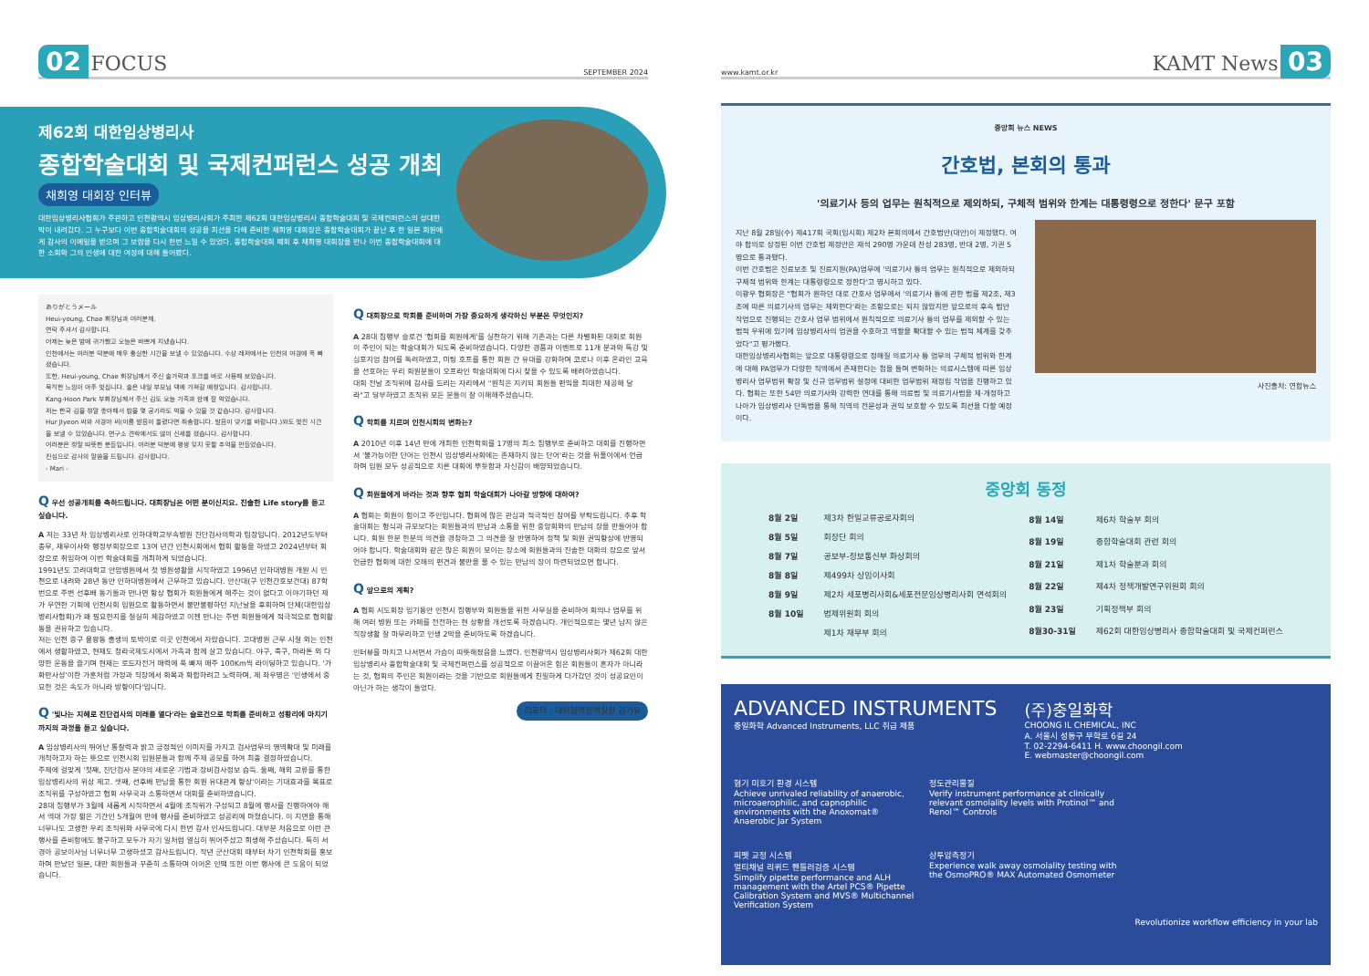02 FOCUS
SEPTEMBER 2024
제62회 대한임상병리사
종합학술대회 및 국제컨퍼런스 성공 개최
채희영 대회장 인터뷰
대한임상병리사협회가 주관하고 인천광역시 임상병리사회가 주최한 제62회 대한임상병리사 종합학술대회 및 국제컨퍼런스의 성대한 막이 내려갔다. 그 누구보다 이번 종합학술대회의 성공을 최선을 다해 준비한 채희영 대회장은 종합학술대회가 끝난 후 한 일본 회원에게 감사의 이메일을 받으며 그 보람을 다시 한번 느낄 수 있었다. 종합학술대회 폐회 후 채희영 대회장을 만나 이번 종합학술대회에 대한 소회와 그의 인생에 대한 여정에 대해 들어봤다.
ありがとうメール
Heui-young, Chae 회장님과 여러분께,
연락 주셔서 감사합니다.
어제는 늦은 밤에 귀가했고 오늘은 바쁘게 지냈습니다.
인천에서는 여러분 덕분에 매우 충실한 시간을 보낼 수 있었습니다. 수상 레저에서는 인천의 야경에 푹 빠졌습니다.
또한, Heui-young, Chae 회장님께서 주신 술가락과 포크를 바로 사용해 보았습니다.
묵직한 느낌이 아주 멋집니다. 술은 내일 부모님 댁에 가져갈 예정입니다. 감사합니다.
Kang-Hoon Park 부회장님께서 주신 김도 오늘 가족과 함께 잘 먹었습니다.
저는 한국 김을 정말 좋아해서 밥을 몇 공기라도 먹을 수 있을 것 같습니다. 감사합니다.
Hur JIyeon 씨와 서경아 씨(이름 발음이 틀렸다면 죄송합니다. 발음이 맞기를 바랍니다.)와도 멋진 시간을 보낼 수 있었습니다. 연구소 견학에서도 많이 신세를 졌습니다. 감사합니다.
여러분은 정말 따뜻한 분들입니다. 여러분 덕분에 평생 잊지 못할 추억을 만들었습니다.
진심으로 감사의 말씀을 드립니다. 감사합니다.
- Mari -
Q 우선 성공개최를 축하드립니다. 대회장님은 어떤 분이신지요. 진솔한 Life story를 듣고 싶습니다.
A 저는 33년 차 임상병리사로 인하대학교부속병원 진단검사의학과 팀장입니다. 2012년도부터 총무, 재무이사와 행정부회장으로 13여 년간 인천시회에서 협회 활동을 하였고 2024년부터 회장으로 취임하여 이번 학술대회를 개최하게 되었습니다.
1991년도 고려대학교 안암병원에서 첫 병원생활을 시작하였고 1996년 인하대병원 개원 시 인천으로 내려와 28년 동안 인하대병원에서 근무하고 있습니다. 안산대(구 인천간호보건대) 87학번으로 주변 선후배 동기들과 만나면 항상 협회가 회원들에게 해주는 것이 없다고 이야기하던 제가 우연한 기회에 인천시회 임원으로 활동하면서 불만불평하던 지난날을 후회하며 단체(대한임상병리사협회)가 왜 필요한지를 절실히 체감하였고 이젠 만나는 주변 회원들에게 적극적으로 협회활동을 권유하고 있습니다.
저는 인천 중구 율왕동 출생의 토박이로 이곳 인천에서 자랐습니다. 고대병원 근무 시절 외는 인천에서 생활하였고, 현재도 청라국제도시에서 가족과 함께 살고 있습니다. 야구, 축구, 마라톤 외 다양한 운동을 즐기며 현재는 로드자전거 매력에 푹 빠져 매주 100Km씩 라이딩하고 있습니다. '가화만사성'이란 가훈처럼 가정과 직장에서 화목과 화합하려고 노력하며, 제 좌우명은 '인생에서 중요한 것은 속도가 아니라 방향이다'입니다.
Q '빛나는 지혜로 진단검사의 미래를 열다'라는 슬로건으로 학회를 준비하고 성황리에 마치기까지의 과정을 듣고 싶습니다.
A 임상병리사의 뛰어난 통찰력과 밝고 긍정적인 이미지를 가지고 검사업무의 영역확대 및 미래를 개척하고자 하는 뜻으로 인천시회 임원분들과 함께 주제 공모를 하여 최종 결정하였습니다.
주제에 걸맞게 '첫째, 진단검사 분야의 새로운 기법과 장비검사정보 습득. 둘째, 해외 교류를 통한 임상병리사의 위상 제고. 셋째, 선후배 만남을 통한 회원 유대관계 향상'이라는 기대효과를 목표로 조직위를 구성하였고 협회 사무국과 소통하면서 대회를 준비하였습니다.
28대 집행부가 3월에 새롭게 시작하면서 4월에 조직위가 구성되고 8월에 행사를 진행하여야 해서 역대 가장 짧은 기간인 5개월여 만에 행사를 준비하였고 성공리에 마쳤습니다. 이 지면을 통해 너무나도 고생한 우리 조직위와 사무국에 다시 한번 감사 인사드립니다. 대부분 처음으로 이런 큰 행사를 준비함에도 불구하고 모두가 자기 일처럼 열심히 뛰어주셨고 희생해 주셨습니다. 특히 서경아 공보이사님 너무너무 고생하셨고 감사드립니다. 작년 군산대회 때부터 차기 인천학회를 홍보하며 만났던 일본, 대만 회원들과 꾸준히 소통하며 이어온 인맥 또한 이번 행사에 큰 도움이 되었습니다.
Q 대회장으로 학회를 준비하며 가장 중요하게 생각하신 부분은 무엇인지?
A 28대 집행부 슬로건 '협회를 회원에게'를 실천하기 위해 기존과는 다른 차별화된 대회로 회원이 주인이 되는 학술대회가 되도록 준비하였습니다. 다양한 경품과 이벤트로 11개 분과와 특강 및 심포지엄 참여를 독려하였고, 미팅 호프를 통한 회원 간 유대를 강화하며 코로나 이후 온라인 교육을 선호하는 우리 회원분들이 오프라인 학술대회에 다시 찾을 수 있도록 배려하였습니다.
대회 전날 조직위에 감사를 드리는 자리에서 "원칙은 지키되 회원들 편익을 최대한 제공해 달라"고 당부하였고 조직위 모든 분들이 잘 이해해주셨습니다.
Q 학회를 치르며 인천시회의 변화는?
A 2010년 이후 14년 만에 개최한 인천학회를 17명의 최소 집행부로 준비하고 대회를 진행하면서 '불가능이란 단어는 인천시 임상병리사회에는 존재하지 않는 단어'라는 것을 뒤풀이에서 언급하며 임원 모두 성공적으로 치른 대회에 뿌듯함과 자신감이 배양되었습니다.
Q 회원들에게 바라는 것과 향후 협회 학술대회가 나아갈 방향에 대하여?
A 협회는 회원이 힘이고 주인입니다. 협회에 많은 관심과 적극적인 참여를 부탁드립니다. 추후 학술대회는 형식과 규모보다는 회원들과의 만남과 소통을 위한 중앙회와의 만남의 장을 만들어야 합니다. 회원 한분 한분의 의견을 경청하고 그 의견을 잘 반영하여 정책 및 회원 권익향상에 반영되어야 합니다. 학술대회와 같은 많은 회원이 모이는 장소에 회원들과의 진솔한 대화의 장으로 앞서 언급한 협회에 대한 오해의 편견과 불만을 풀 수 있는 만남의 장이 마련되었으면 합니다.
Q 앞으로의 계획?
A 협회 시도회장 임기동안 인천시 집행부와 회원들을 위한 사무실을 준비하여 회의나 업무를 위해 여러 병원 또는 카페를 전전하는 현 상황을 개선토록 하겠습니다. 개인적으로는 몇년 남지 않은 직장생활 잘 마무리하고 인생 2막을 준비하도록 하겠습니다.
인터뷰를 마치고 나서면서 가슴이 따뜻해졌음을 느꼈다. 인천광역시 임상병리사회가 제62회 대한임상병리사 종합학술대회 및 국제컨퍼런스를 성공적으로 이끌어온 힘은 회원들이 혼자가 아니라는 것, 협회의 주인은 회원이라는 것을 기반으로 회원들에게 친밀하게 다가갔던 것이 성공요인이 아닌가 하는 생각이 들었다.
리포터 : 대외협력정책실장 김기유
www.kamt.or.kr
KAMT News 03
중앙회 뉴스 NEWS
간호법, 본회의 통과
'의료기사 등의 업무는 원칙적으로 제외하되, 구체적 범위와 한계는 대통령령으로 정한다' 문구 포함
지난 8월 28일(수) 제417회 국회(임시회) 제2차 본회의에서 간호법안(대안)이 제정됐다. 여야 합의로 상정된 이번 간호법 제정안은 재석 290명 가운데 찬성 283명, 반대 2명, 기권 5명으로 통과됐다.
이번 간호법은 진료보조 및 진료지원(PA)업무에 '의료기사 등의 업무는 원칙적으로 제외하되 구체적 범위와 한계는 대통령령으로 정한다'고 명시하고 있다.
이광우 협회장은 "협회가 원하던 대로 간호사 업무에서 '의료기사 등에 관한 법률 제2조, 제3조에 따른 의료기사의 업무는 제외한다'라는 조항으로는 되지 않았지만 앞으로의 후속 법안 작업으로 진행되는 간호사 업무 범위에서 원칙적으로 의료기사 등의 업무를 제외할 수 있는 법적 우위에 있기에 임상병리사의 업권을 수호하고 역할을 확대할 수 있는 법적 체계를 갖추었다"고 평가했다.
대한임상병리사협회는 앞으로 대통령령으로 정해질 의료기사 등 업무의 구체적 범위와 한계에 대해 PA업무가 다양한 직역에서 존재한다는 점을 들며 변화하는 의료시스템에 따른 임상병리사 업무범위 확장 및 신규 업무범위 설정에 대비한 업무범위 재정립 작업을 진행하고 있다. 협회는 또한 54만 의료기사와 강력한 연대를 통해 의료법 및 의료기사법을 제·개정하고 나아가 임상병리사 단독법을 통해 직역의 전문성과 권익 보호할 수 있도록 최선을 다할 예정이다.
사진출처: 연합뉴스
중앙회 동정
| 8월 2일 | 제3차 한일교류공로자회의 |
| 8월 5일 | 회장단 회의 |
| 8월 7일 | 공보부-정보통신부 화상회의 |
| 8월 8일 | 제499차 상임이사회 |
| 8월 9일 | 제2차 세포병리사회&세포전문임상병리사회 연석회의 |
| 8월 10일 | 법제위원회 회의 |
| | 제1차 재무부 회의 |
| 8월 14일 | 제6차 학술부 회의 |
| 8월 19일 | 종합학술대회 관련 회의 |
| 8월 21일 | 제1차 학술분과 회의 |
| 8월 22일 | 제4차 정책개발연구위원회 회의 |
| 8월 23일 | 기획정책부 회의 |
| 8월30-31일 | 제62회 대한임상병리사 종합학술대회 및 국제컨퍼런스 |
ADVANCED INSTRUMENTS
충일화학 Advanced Instruments, LLC 취급 제품
(주)충일화학
CHOONG IL CHEMICAL, INC
A. 서울시 성동구 무학로 6길 24
T. 02-2294-6411 H. www.choongil.com
E. webmaster@choongil.com
혐기 미호기 환경 시스템
Achieve unrivaled reliability of anaerobic, microaerophilic, and capnophilic environments with the Anoxomat® Anaerobic Jar System
정도관리물질
Verify instrument performance at clinically relevant osmolality levels with Protinol™ and Renol™ Controls
피펫 교정 시스템
멀티채널 리퀴드 핸들러검증 시스템
Simplify pipette performance and ALH management with the Artel PCS® Pipette Calibration System and MVS® Multichannel Verification System
삼투압측정기
Experience walk away osmolality testing with the OsmoPRO® MAX Automated Osmometer
Revolutionize workflow efficiency in your lab